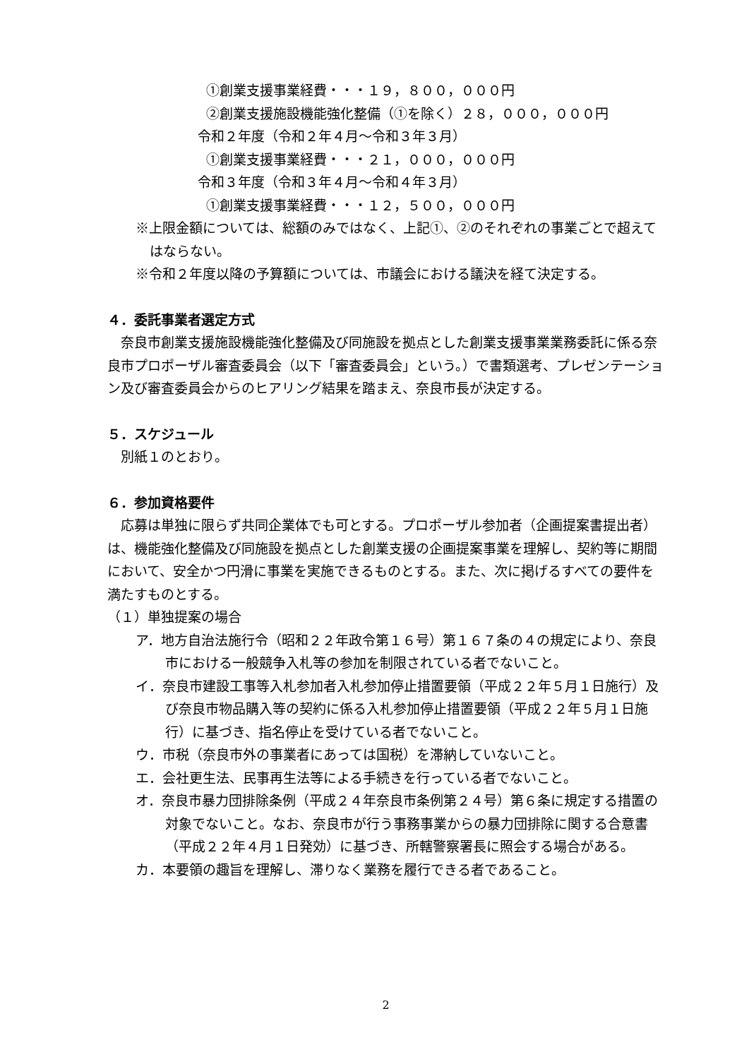①創業支援事業経費・・・１９，８００，０００円
②創業支援施設機能強化整備（①を除く）２８，０００，０００円
令和２年度（令和２年４月～令和３年３月）
①創業支援事業経費・・・２１，０００，０００円
令和３年度（令和３年４月～令和４年３月）
①創業支援事業経費・・・１２，５００，０００円
※上限金額については、総額のみではなく、上記①、②のそれぞれの事業ごとで超えてはならない。
※令和２年度以降の予算額については、市議会における議決を経て決定する。
４．委託事業者選定方式
　奈良市創業支援施設機能強化整備及び同施設を拠点とした創業支援事業業務委託に係る奈良市プロポーザル審査委員会（以下「審査委員会」という。）で書類選考、プレゼンテーション及び審査委員会からのヒアリング結果を踏まえ、奈良市長が決定する。
５．スケジュール
　別紙１のとおり。
６．参加資格要件
　応募は単独に限らず共同企業体でも可とする。プロポーザル参加者（企画提案書提出者）は、機能強化整備及び同施設を拠点とした創業支援の企画提案事業を理解し、契約等に期間において、安全かつ円滑に事業を実施できるものとする。また、次に掲げるすべての要件を満たすものとする。
（１）単独提案の場合
ア．地方自治法施行令（昭和２２年政令第１６号）第１６７条の４の規定により、奈良市における一般競争入札等の参加を制限されている者でないこと。
イ．奈良市建設工事等入札参加者入札参加停止措置要領（平成２２年５月１日施行）及び奈良市物品購入等の契約に係る入札参加停止措置要領（平成２２年５月１日施行）に基づき、指名停止を受けている者でないこと。
ウ．市税（奈良市外の事業者にあっては国税）を滞納していないこと。
エ．会社更生法、民事再生法等による手続きを行っている者でないこと。
オ．奈良市暴力団排除条例（平成２４年奈良市条例第２４号）第６条に規定する措置の対象でないこと。なお、奈良市が行う事務事業からの暴力団排除に関する合意書（平成２２年４月１日発効）に基づき、所轄警察署長に照会する場合がある。
カ．本要領の趣旨を理解し、滞りなく業務を履行できる者であること。
2